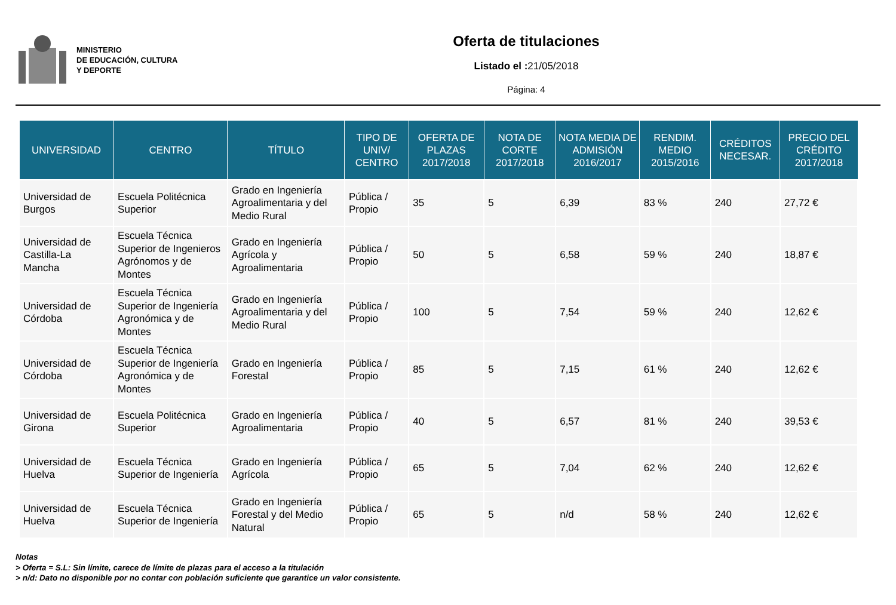MINISTERIO
DE EDUCACIÓN, CULTURA
Y DEPORTE
Oferta de titulaciones
Listado el : 21/05/2018
Página: 4
| UNIVERSIDAD | CENTRO | TÍTULO | TIPO DE UNIV/ CENTRO | OFERTA DE PLAZAS 2017/2018 | NOTA DE CORTE 2017/2018 | NOTA MEDIA DE ADMISIÓN 2016/2017 | RENDIM. MEDIO 2015/2016 | CRÉDITOS NECESAR. | PRECIO DEL CRÉDITO 2017/2018 |
| --- | --- | --- | --- | --- | --- | --- | --- | --- | --- |
| Universidad de Burgos | Escuela Politécnica Superior | Grado en Ingeniería Agroalimentaria y del Medio Rural | Pública / Propio | 35 | 5 | 6,39 | 83 % | 240 | 27,72 € |
| Universidad de Castilla-La Mancha | Escuela Técnica Superior de Ingenieros Agrónomos y de Montes | Grado en Ingeniería Agrícola y Agroalimentaria | Pública / Propio | 50 | 5 | 6,58 | 59 % | 240 | 18,87 € |
| Universidad de Córdoba | Escuela Técnica Superior de Ingeniería Agronómica y de Montes | Grado en Ingeniería Agroalimentaria y del Medio Rural | Pública / Propio | 100 | 5 | 7,54 | 59 % | 240 | 12,62 € |
| Universidad de Córdoba | Escuela Técnica Superior de Ingeniería Agronómica y de Montes | Grado en Ingeniería Forestal | Pública / Propio | 85 | 5 | 7,15 | 61 % | 240 | 12,62 € |
| Universidad de Girona | Escuela Politécnica Superior | Grado en Ingeniería Agroalimentaria | Pública / Propio | 40 | 5 | 6,57 | 81 % | 240 | 39,53 € |
| Universidad de Huelva | Escuela Técnica Superior de Ingeniería | Grado en Ingeniería Agrícola | Pública / Propio | 65 | 5 | 7,04 | 62 % | 240 | 12,62 € |
| Universidad de Huelva | Escuela Técnica Superior de Ingeniería | Grado en Ingeniería Forestal y del Medio Natural | Pública / Propio | 65 | 5 | n/d | 58 % | 240 | 12,62 € |
Notas
> Oferta = S.L: Sin límite, carece de límite de plazas para el acceso a la titulación
> n/d: Dato no disponible por no contar con población suficiente que garantice un valor consistente.